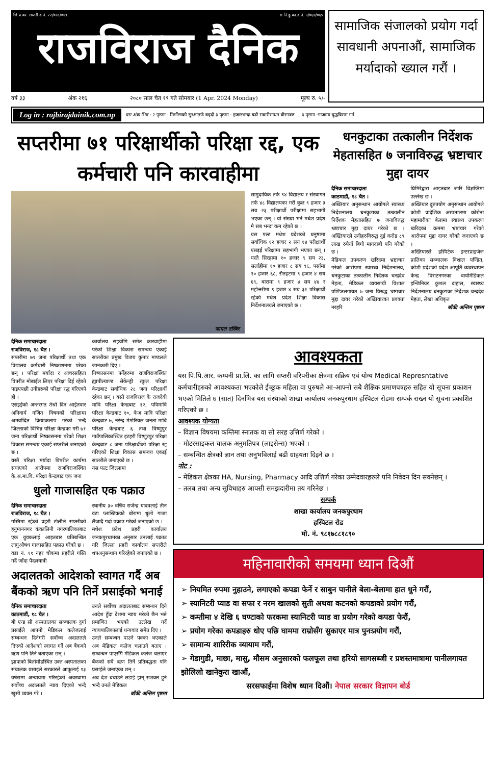जि.प्र.का. सप्तरी द.नं. २२/०४८/०४९ स.नि.हु.का.द.नं. ५/०६४/०६५
राजविराज दैनिक
वर्ष ३३ अंक २१६ २०८० साल चैत १९ गते सोमबार (1 Apr. 2024 Monday) मूल्य रु. ५/-
सामाजिक संजालको प्रयोग गर्दा सावधानी अपनाऔं, सामाजिक मर्यादाको ख्याल गरौं ।
Log in : rajbirajdainik.com.np यस अंक भित्र : २ पृष्ठमा : मिर्गौलाको सुरक्षातर्फ बढ्दो ३ पृष्ठमा : हजारभन्दा बढी सवारीसाधन वीरगञ्ज ... ३ पृष्ठमा :गाजामा युद्धविराम गर्न...
सप्तरीमा ७१ परिक्षार्थीको परिक्षा रद्द, एक कर्मचारी पनि कारवाहीमा
फायल तस्बिर
सामुदायिक तर्फ ९४ विद्यालय र संस्थागत तर्फ ४८ विद्यालयका गरी कुल ९ हजार ३ सय २३ परीक्षार्थी परीक्षामा सहभागी भएका छन् । यो संख्या भने मधेश प्रदेश मै सब भन्दा कम रहेको छ ।
यस पल्ट मधेश प्रदेशको धनुषामा सर्वाधिक १२ हजार २ सय १४ परीक्षार्थी एसइई परिक्षामा सहभागी भएका छन् । यस्तै सिरहामा १० हजार ९ सय २३, सर्लाहीमा १० हजार ८ सय ९६, पर्सामा १० हजार ६८, रौतहटमा ९ हजार ४ सय ६९, बारामा ९ हजार ४ सय ४४ र महोत्तरीमा ९ हजार ४ सय ३१ परिक्षार्थी रहेको मधेश प्रदेश शिक्षा विकास निर्देशनालयले जनाएको छ ।
धनकुटाका तत्कालीन निर्देशक मेहतासहित ७ जनाविरुद्ध भ्रष्टाचार मुद्दा दायर
दैनिक समाचारदाता
काठमाडौं, १८ चैत ।
अख्तियार अनुसन्धान आयोगले स्वास्थ्य निर्देशनालय धनकुटाका तत्कालीन निर्देशक मेहतासहित ७ जनाविरुद्ध भ्रष्टाचार मुद्दा दायर गरेको छ । अख्तियारले उनीहरुविरुद्ध दुई करोड ८९ लाख रुपैयाँ बिगो मागदाबी पनि गरेको छ ।
मेडिकल उपकरण खरिदमा भ्रष्टाचार गरेको आरोपमा स्वास्थ्य निर्देशनालय, धनकुटाका तत्कालीन निर्देशक चन्द्रदेव मेहता, मेडिकल व्यवसायी विशाल पण्डितलगायत ७ जना विरुद्ध भ्रष्टाचार मुद्दा दायर गरेको अख्तियारका प्रवक्ता नरहरि
घिमिरेद्वारा आइतबार जारि विज्ञप्तिमा उल्लेख छ ।
अख्तियार दुरुपयोग अनुसन्धान आयोगले कोशी प्रादेशिक अस्पतालमा कोरोना महामारीका बेलामा स्वास्थ्य उपकरण खरिदका क्रममा भ्रष्टाचार गरेको आरोपमा मुद्दा दायर गरेको जनाएको छ ।
अख्तियारले हस्पिटेक इन्टरप्राइजेज प्रालिका सञ्चालक विशाल पण्डित, कोशी प्रदेशको प्रदेश आपूर्ति व्यवस्थापन केन्द्र विराटनगरका बायोमेडिकल इन्जिनियर कुशल दाहाल, स्वास्थ्य निर्देशनालय धनकुटाका निर्देशक चन्द्रदेव मेहता, लेखा अधिकृत
बाँकी अन्तिम पृष्ठमा
दैनिक समाचारदाता
राजविराज, १८ चैत ।
सप्तरीमा ७१ जना परिक्षार्थी तथा एक विद्यालय कर्मचारी निष्काशनमा परेका छन् । परिक्षा मर्यादा र आचरसहिता विपरीत मोबाईल लिएर परिक्षा दिई रहेको पाइएपछी उनीहरुको परिक्षा रद्ध गरिएको हो ।
एसइईको अन्तरगत तेश्रो दिन आईतवार अनिवार्य गणित विषयको परिक्षामा अमर्यादित क्रियाकलाप गरेको भन्दै जिल्लाको विभिन्न परिक्षा केन्द्रका गरी ७१ जना परिक्षार्थी निष्कासनमा परेको शिक्षा विकास समन्वय एकाई सप्तरीले जनाएको छ ।
यस्तै परिक्षा मर्यादा विपरीत कार्यमा सघाएको आरोपमा राजविराजस्थित के.अ.मा.वि. परिक्षा केन्द्रबाट एक जना
कार्यालय सहयोगि समेत कारवाहीमा परेको शिक्षा विकास समन्वय एकाई सप्तरीका प्रमुख विजय कुमार मण्डलले जानकारी दिए ।
निष्कासनमा पर्नेहरुमा राजविराजस्थित ह्यापील्याण्ड सेकेन्ड्री स्कुल परिक्षा केन्द्रबाट सर्वाधिक २८ जना परिक्षार्थी रहेका छन् । यस्तै राजविराज कै राजदेवी मावि परिक्षा केन्द्रबाट १२, पविमावि परिक्षा केन्द्रबाट १०, केअ मावि परिक्षा केन्द्रबाट ७, नरेन्द्र मेमोरियल जनता मावि परिक्षा केन्द्रबाट ६ तथा विष्णुपुर गाउँपालिकास्थित इटहरी विष्णुरपुर परिक्षा केन्द्रबाट ८ जना परिक्षार्थीको परिक्षा रद्द गरिएको शिक्षा विकास समन्वय एकाई सप्तरीले जनाएको छ ।
यस पल्ट जिल्लामा
धुलो गाजासहित एक पक्राउ
दैनिक समाचारदाता
राजविराज, १८ चैत ।
गस्तिमा रहेको प्रहरी टोलीले सप्तरीको हनुमाननगर कंकालिनी नगरपालिकाबाट एक युवकलाई आइतबार प्रतिबन्धित लागुऔषध गाजासहित पक्राउ गरेको छ ।
वडा नं. ११ नहर चौकमा प्रहरीले गस्ति गर्दै जाँदा पैदलयात्री
स्थानीय ३० वर्षिय राजेन्द्र यादवलाई तीन वटा प्लास्टिकको बोरामा धुलो गाजा लैजादै गर्दा पक्राउ गरेको जनाएको छ ।
मधेश प्रदेश प्रहरी कार्यालय जनकपुरधामका अनुसार उनलाई पक्राउ गरि जिल्ला प्रहरी कार्यालय सप्तरीले थपअनुसन्धान गरिरहेको जनाएको छ ।
अदालतको आदेशको स्वागत गर्दै अब बैंकको ऋण पनि तिर्ने प्रसाईको भनाई
दैनिक समाचारदाता
काठमाडौं, १८ चैत ।
बी एन्ड सी अस्पतालका सञ्चालक दुर्गा प्रसाईंले आफ्नो मेडिकल कलेजलाई सम्बन्धन दिनेगरी सर्वोच्च अदालतले दिएको आदेशको स्वागत गर्दै अब बैंकको ऋण पनि तिर्ने बताएका छन् ।
झापाको बिर्तामोडस्थित उक्त अस्पतालका संचालक प्रसाइले सरकारले आफूलाई १३ वर्षसम्म अन्यायमा गरिरहेको अवस्थामा सर्वोच्च अदालतले न्याय दिएको भन्दै खुसी व्यक्त गरे ।
उनले सर्वोच्च अदालतबाट सम्बन्धन दिने आदेश हुँदा देशमा न्याय मरेको छैन भन्ने प्रमाणित भएको उल्लेख गर्दै न्यायपालिकालाई धन्यवाद समेत दिए ।
उनले सम्बन्धन पाउने पक्का भएकाले अब मेडिकल कलेज चलाउने बताए । सम्बन्धन पाएसँगै मेडिकल कलेज चलाएर बैंकको सबै ऋण तिर्ने प्रतिबद्धता पनि प्रसाईले जनाएका छन् ।
अब देश बचाउने लडाई झन् सशक्त हुने भन्दै उनले मेडिकल
बाँकी अन्तिम पृष्ठमा
आवश्यकता
यस पि.पि.आर. कम्पनी प्रा.लि. का लागि सप्तरी वरिपरीका क्षेत्रमा सक्रिय एवं योग्य Medical Represntative कर्मचारीहरुको आवश्यकता भएकोले ईच्छुक महिला वा पुरुषले आ-आफ्नो सबै शैक्षिक प्रमाणपत्रहरु सहित यो सूचना प्रकाशन भएको मितिले ७ (सात) दिनभित्र यस संस्थाको शाखा कार्यालय जनकपुरधाम हस्पिटल रोडमा सम्पर्क राख्न यो सूचना प्रकाशित गरिएको छ ।
आवश्यक योग्यता
– विज्ञान विषयमा कम्तिमा स्नातक वा सो सरह उत्तिर्ण गरेको ।
– मोटरसाइकल चालक अनुमतिपत्र (लाइसेन्स) भएको ।
– सम्बन्धित क्षेत्रको ज्ञान तथा अनुभविलाई बढी ग्राहयता दिइने छ ।
नोट :
– मेडिकल क्षेत्रका HA, Nursing, Pharmacy आदि उत्तिर्ण गरेका उम्मेदवारहरुले पनि निवेदन दिन सक्नेछन् ।
– तलब तथा अन्य सुविधाहरु आपसी समझदारीमा तय गरिनेछ ।
सम्पर्क
शाखा कार्यालय जनकपुरधाम
हस्पिटल रोड
मो. नं. ९८१७८८१८९०
महिनावारीको समयमा ध्यान दिऔं
➢ नियमित रुपमा नुहाउने, लगाएको कपडा फेर्ने र साबुन पानीले बेला-बेलामा हात धुने गरौं,
➢ स्यानिटरी प्याड वा सफा र नरम खालको सुती अथवा कटनको कपडाको प्रयोग गरौं,
➢ कम्तीमा ४ देखि ६ घण्टाको फरकमा स्यानिटरी प्याड वा प्रयोग गरेको कपडा फेरौं,
➢ प्रयोग गरेका कपडाहरु धोए पछि घाममा राम्रोसँग सुकाएर मात्र पुनःप्रयोग गरौं,
➢ सामान्य शारिरीक व्यायाम गरौं,
➢ गेडागुडी, माछा, मासु, मौसम अनुसारको फलफूल तथा हरियो सागसब्जी र प्रशस्तमात्रामा पानीलगायत झोलिलो खानेकुरा खाऔं,
सरसफाईमा विशेष ध्यान दिऔं। नेपाल सरकार विज्ञापन बोर्ड